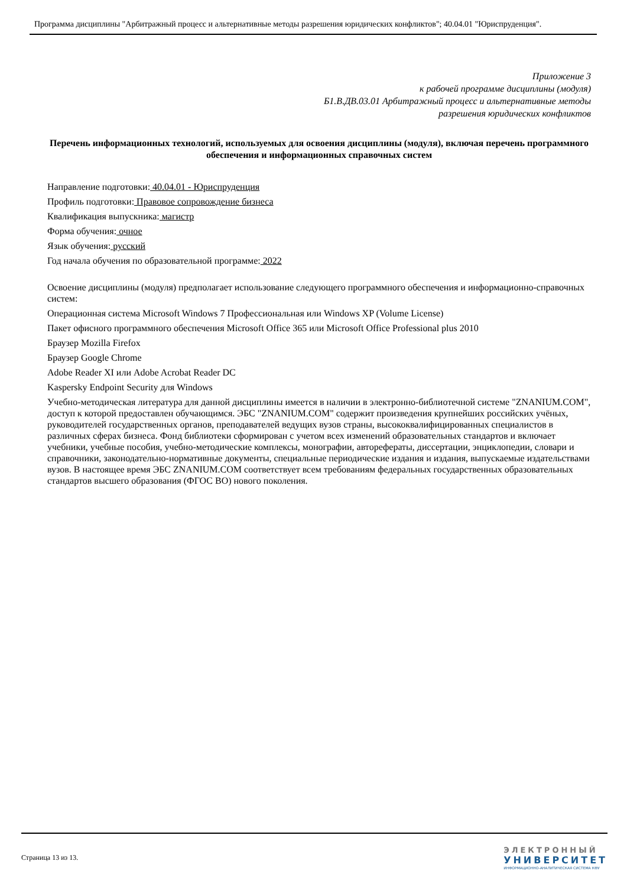Программа дисциплины "Арбитражный процесс и альтернативные методы разрешения юридических конфликтов"; 40.04.01 "Юриспруденция".
Приложение 3
к рабочей программе дисциплины (модуля)
Б1.В.ДВ.03.01 Арбитражный процесс и альтернативные методы
разрешения юридических конфликтов
Перечень информационных технологий, используемых для освоения дисциплины (модуля), включая перечень программного обеспечения и информационных справочных систем
Направление подготовки: 40.04.01 - Юриспруденция
Профиль подготовки: Правовое сопровождение бизнеса
Квалификация выпускника: магистр
Форма обучения: очное
Язык обучения: русский
Год начала обучения по образовательной программе: 2022
Освоение дисциплины (модуля) предполагает использование следующего программного обеспечения и информационно-справочных систем:
Операционная система Microsoft Windows 7 Профессиональная или Windows XP (Volume License)
Пакет офисного программного обеспечения Microsoft Office 365 или Microsoft Office Professional plus 2010
Браузер Mozilla Firefox
Браузер Google Chrome
Adobe Reader XI или Adobe Acrobat Reader DC
Kaspersky Endpoint Security для Windows
Учебно-методическая литература для данной дисциплины имеется в наличии в электронно-библиотечной системе "ZNANIUM.COM", доступ к которой предоставлен обучающимся. ЭБС "ZNANIUM.COM" содержит произведения крупнейших российских учёных, руководителей государственных органов, преподавателей ведущих вузов страны, высококвалифицированных специалистов в различных сферах бизнеса. Фонд библиотеки сформирован с учетом всех изменений образовательных стандартов и включает учебники, учебные пособия, учебно-методические комплексы, монографии, авторефераты, диссертации, энциклопедии, словари и справочники, законодательно-нормативные документы, специальные периодические издания и издания, выпускаемые издательствами вузов. В настоящее время ЭБС ZNANIUM.COM соответствует всем требованиям федеральных государственных образовательных стандартов высшего образования (ФГОС ВО) нового поколения.
Страница 13 из 13.
ЭЛЕКТРОННЫЙ
УНИВЕРСИТЕТ
ИНФОРМАЦИОННО-АНАЛИТИЧЕСКАЯ СИСТЕМА КФУ